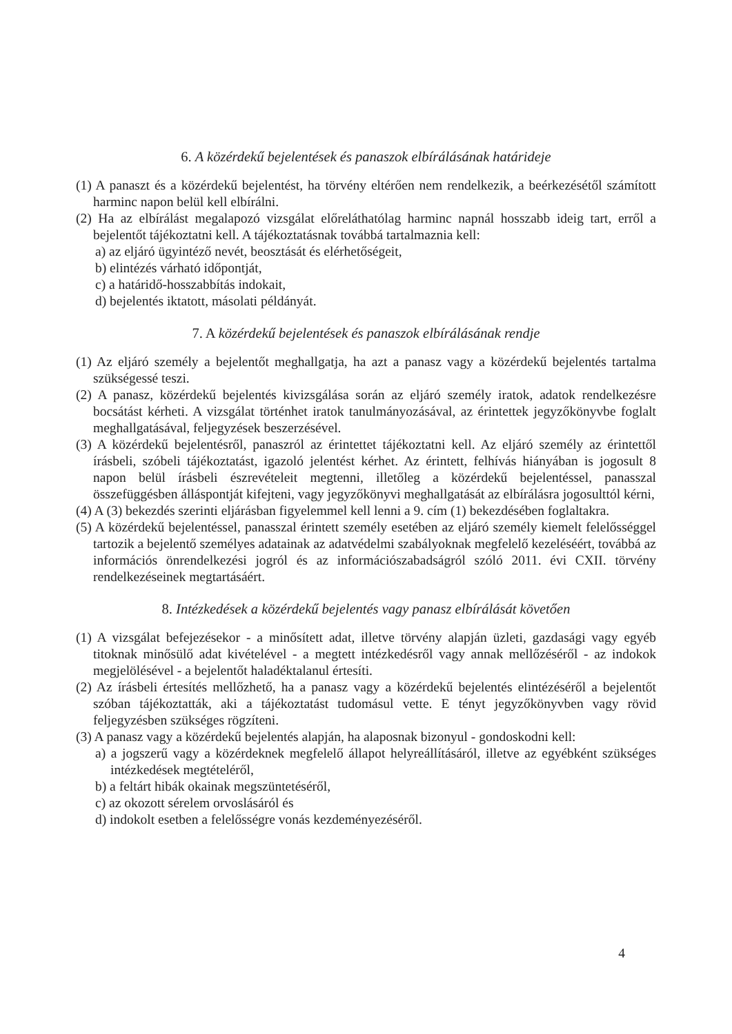6. A közérdekű bejelentések és panaszok elbírálásának határideje
(1) A panaszt és a közérdekű bejelentést, ha törvény eltérően nem rendelkezik, a beérkezésétől számított harminc napon belül kell elbírálni.
(2) Ha az elbírálást megalapozó vizsgálat előreláthatólag harminc napnál hosszabb ideig tart, erről a bejelentőt tájékoztatni kell. A tájékoztatásnak továbbá tartalmaznia kell:
a) az eljáró ügyintéző nevét, beosztását és elérhetőségeit,
b) elintézés várható időpontját,
c) a határidő-hosszabbítás indokait,
d) bejelentés iktatott, másolati példányát.
7. A közérdekű bejelentések és panaszok elbírálásának rendje
(1) Az eljáró személy a bejelentőt meghallgatja, ha azt a panasz vagy a közérdekű bejelentés tartalma szükségessé teszi.
(2) A panasz, közérdekű bejelentés kivizsgálása során az eljáró személy iratok, adatok rendelkezésre bocsátást kérheti. A vizsgálat történhet iratok tanulmányozásával, az érintettek jegyzőkönyvbe foglalt meghallgatásával, feljegyzések beszerzésével.
(3) A közérdekű bejelentésről, panaszról az érintettet tájékoztatni kell. Az eljáró személy az érintettől írásbeli, szóbeli tájékoztatást, igazoló jelentést kérhet. Az érintett, felhívás hiányában is jogosult 8 napon belül írásbeli észrevételeit megtenni, illetőleg a közérdekű bejelentéssel, panasszal összefüggésben álláspontját kifejteni, vagy jegyzőkönyvi meghallgatását az elbírálásra jogosulttól kérni,
(4) A (3) bekezdés szerinti eljárásban figyelemmel kell lenni a 9. cím (1) bekezdésében foglaltakra.
(5) A közérdekű bejelentéssel, panasszal érintett személy esetében az eljáró személy kiemelt felelősséggel tartozik a bejelentő személyes adatainak az adatvédelmi szabályoknak megfelelő kezeléséért, továbbá az információs önrendelkezési jogról és az információszabadságról szóló 2011. évi CXII. törvény rendelkezéseinek megtartásáért.
8. Intézkedések a közérdekű bejelentés vagy panasz elbírálását követően
(1) A vizsgálat befejezésekor - a minősített adat, illetve törvény alapján üzleti, gazdasági vagy egyéb titoknak minősülő adat kivételével - a megtett intézkedésről vagy annak mellőzéséről - az indokok megjelölésével - a bejelentőt haladéktalanul értesíti.
(2) Az írásbeli értesítés mellőzhető, ha a panasz vagy a közérdekű bejelentés elintézéséről a bejelentőt szóban tájékoztatták, aki a tájékoztatást tudomásul vette. E tényt jegyzőkönyvben vagy rövid feljegyzésben szükséges rögzíteni.
(3) A panasz vagy a közérdekű bejelentés alapján, ha alaposnak bizonyul - gondoskodni kell:
a) a jogszerű vagy a közérdeknek megfelelő állapot helyreállításáról, illetve az egyébként szükséges intézkedések megtételéről,
b) a feltárt hibák okainak megszüntetéséről,
c) az okozott sérelem orvoslásáról és
d) indokolt esetben a felelősségre vonás kezdeményezéséről.
4